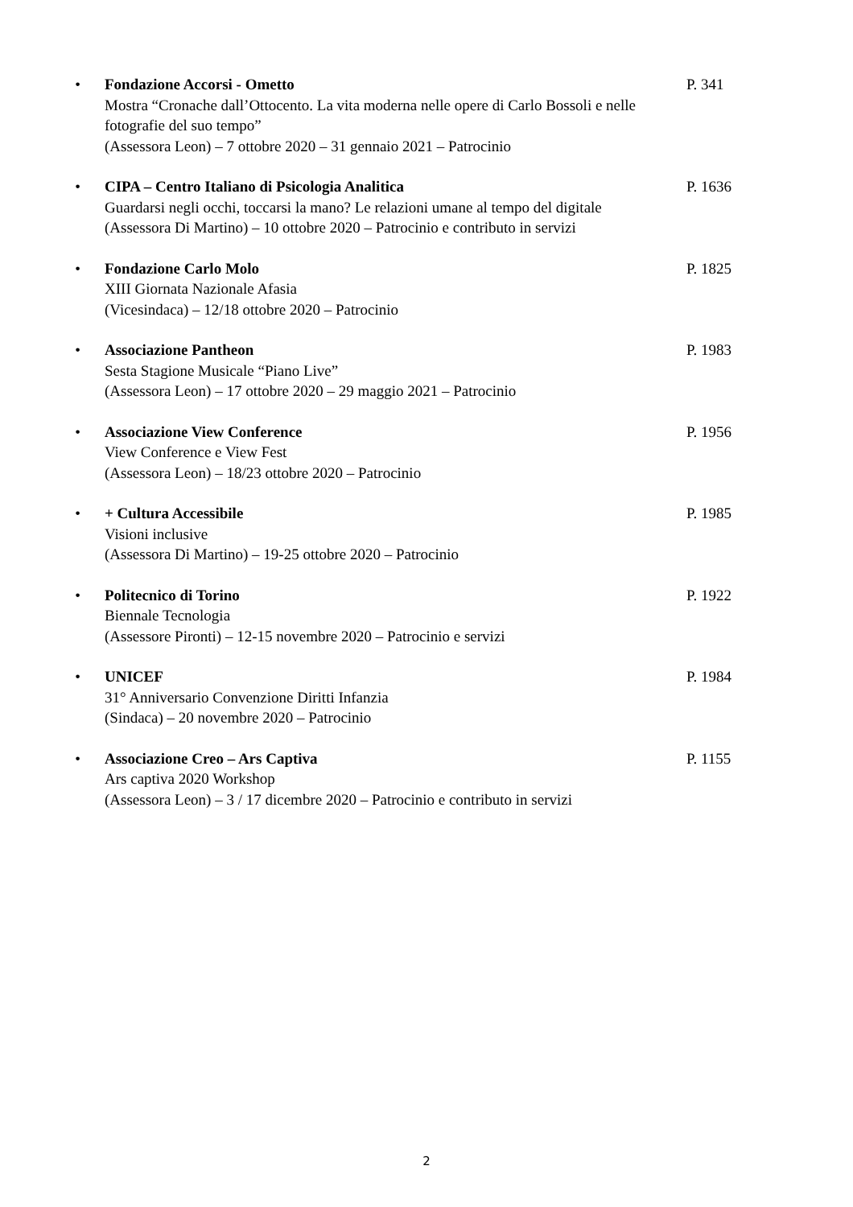• Fondazione Accorsi - Ometto
Mostra “Cronache dall’Ottocento. La vita moderna nelle opere di Carlo Bossoli e nelle fotografie del suo tempo”
(Assessora Leon) – 7 ottobre 2020 – 31 gennaio 2021 – Patrocinio
P. 341
• CIPA – Centro Italiano di Psicologia Analitica
Guardarsi negli occhi, toccarsi la mano? Le relazioni umane al tempo del digitale
(Assessora Di Martino) – 10 ottobre 2020 – Patrocinio e contributo in servizi
P. 1636
• Fondazione Carlo Molo
XIII Giornata Nazionale Afasia
(Vicesindaca) – 12/18 ottobre 2020 – Patrocinio
P. 1825
• Associazione Pantheon
Sesta Stagione Musicale “Piano Live”
(Assessora Leon) – 17 ottobre 2020 – 29 maggio 2021 – Patrocinio
P. 1983
• Associazione View Conference
View Conference e View Fest
(Assessora Leon) – 18/23 ottobre 2020 – Patrocinio
P. 1956
• + Cultura Accessibile
Visioni inclusive
(Assessora Di Martino) – 19-25 ottobre 2020 – Patrocinio
P. 1985
• Politecnico di Torino
Biennale Tecnologia
(Assessore Pironti) – 12-15 novembre 2020 – Patrocinio e servizi
P. 1922
• UNICEF
31° Anniversario Convenzione Diritti Infanzia
(Sindaca) – 20 novembre 2020 – Patrocinio
P. 1984
• Associazione Creo – Ars Captiva
Ars captiva 2020 Workshop
(Assessora Leon) – 3 / 17 dicembre 2020 – Patrocinio e contributo in servizi
P. 1155
2